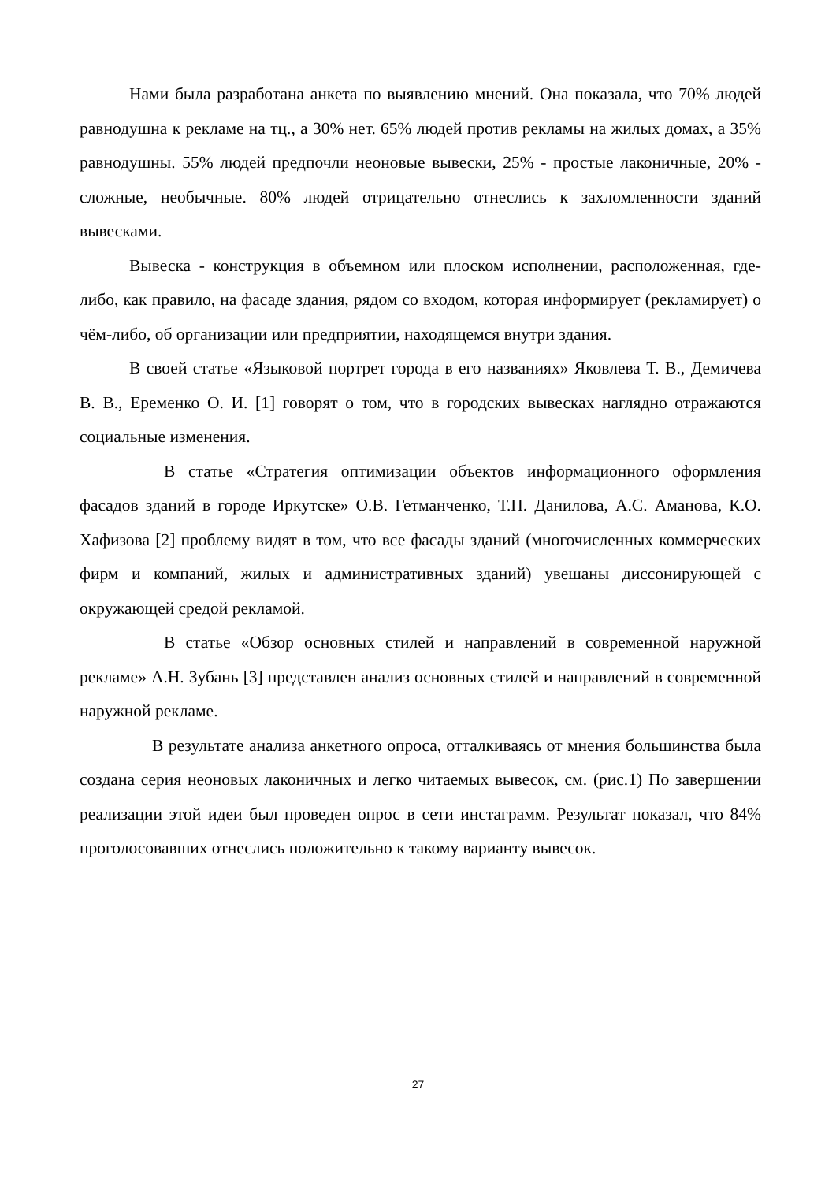Нами была разработана анкета по выявлению мнений. Она показала, что 70% людей равнодушна к рекламе на тц., а 30% нет. 65% людей против рекламы на жилых домах, а 35% равнодушны. 55% людей предпочли неоновые вывески, 25% - простые лаконичные, 20% - сложные, необычные. 80% людей отрицательно отнеслись к захломленности зданий вывесками.
Вывеска - конструкция в объемном или плоском исполнении, расположенная, где-либо, как правило, на фасаде здания, рядом со входом, которая информирует (рекламирует) о чём-либо, об организации или предприятии, находящемся внутри здания.
В своей статье «Языковой портрет города в его названиях» Яковлева Т. В., Демичева В. В., Еременко О. И. [1] говорят о том, что в городских вывесках наглядно отражаются социальные изменения.
В статье «Стратегия оптимизации объектов информационного оформления фасадов зданий в городе Иркутске» О.В. Гетманченко, Т.П. Данилова, А.С. Аманова, К.О. Хафизова [2] проблему видят в том, что все фасады зданий (многочисленных коммерческих фирм и компаний, жилых и административных зданий) увешаны диссонирующей с окружающей средой рекламой.
В статье «Обзор основных стилей и направлений в современной наружной рекламе» А.Н. Зубань [3] представлен анализ основных стилей и направлений в современной наружной рекламе.
В результате анализа анкетного опроса, отталкиваясь от мнения большинства была создана серия неоновых лаконичных и легко читаемых вывесок, см. (рис.1) По завершении реализации этой идеи был проведен опрос в сети инстаграмм. Результат показал, что 84% проголосовавших отнеслись положительно к такому варианту вывесок.
27